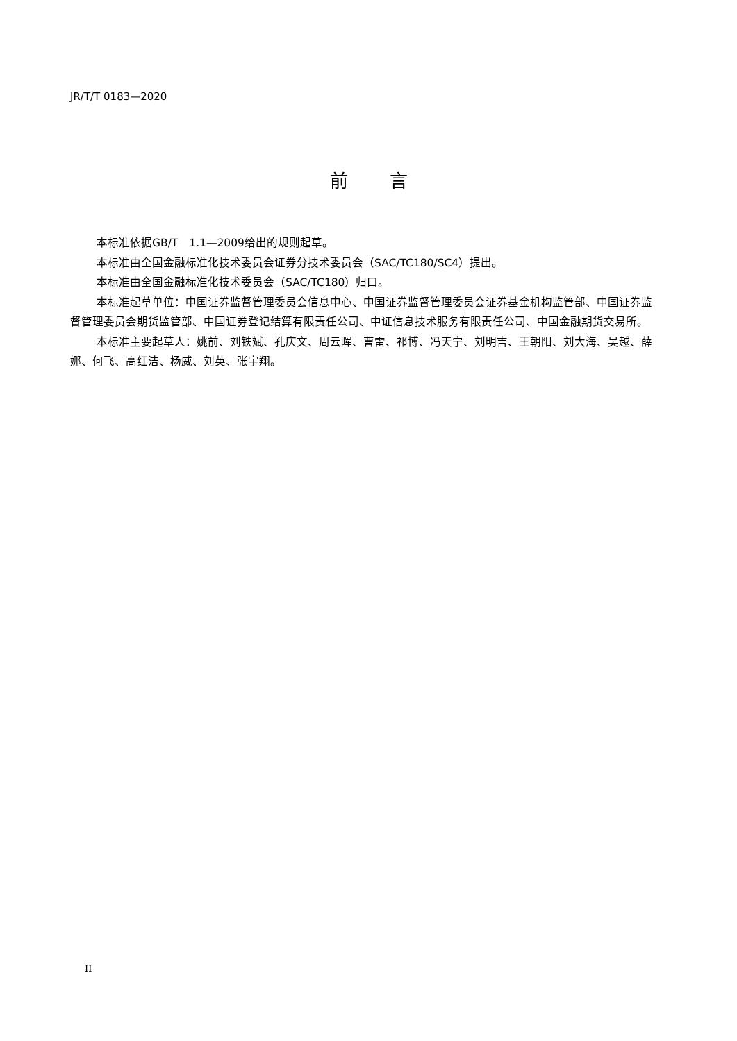JR/T/T 0183—2020
前言
本标准依据GB/T　1.1—2009给出的规则起草。
本标准由全国金融标准化技术委员会证券分技术委员会（SAC/TC180/SC4）提出。
本标准由全国金融标准化技术委员会（SAC/TC180）归口。
本标准起草单位：中国证券监督管理委员会信息中心、中国证券监督管理委员会证券基金机构监管部、中国证券监督管理委员会期货监管部、中国证券登记结算有限责任公司、中证信息技术服务有限责任公司、中国金融期货交易所。
本标准主要起草人：姚前、刘铁斌、孔庆文、周云晖、曹雷、祁博、冯天宁、刘明吉、王朝阳、刘大海、吴越、薛娜、何飞、高红洁、杨威、刘英、张宇翔。
II